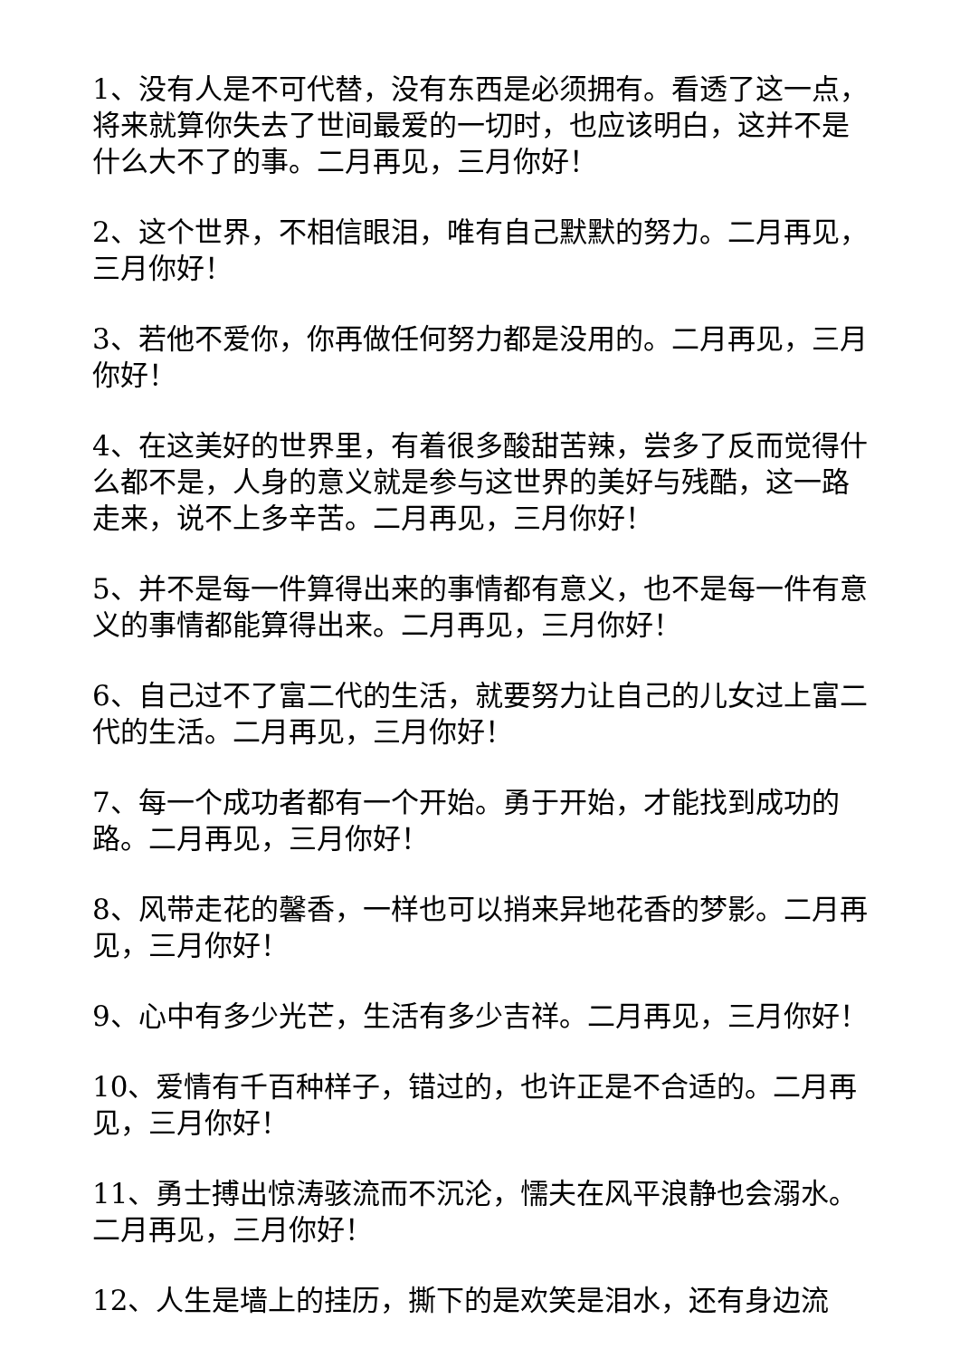1、没有人是不可代替，没有东西是必须拥有。看透了这一点，将来就算你失去了世间最爱的一切时，也应该明白，这并不是什么大不了的事。二月再见，三月你好！
2、这个世界，不相信眼泪，唯有自己默默的努力。二月再见，三月你好！
3、若他不爱你，你再做任何努力都是没用的。二月再见，三月你好！
4、在这美好的世界里，有着很多酸甜苦辣，尝多了反而觉得什么都不是，人身的意义就是参与这世界的美好与残酷，这一路走来，说不上多辛苦。二月再见，三月你好！
5、并不是每一件算得出来的事情都有意义，也不是每一件有意义的事情都能算得出来。二月再见，三月你好！
6、自己过不了富二代的生活，就要努力让自己的儿女过上富二代的生活。二月再见，三月你好！
7、每一个成功者都有一个开始。勇于开始，才能找到成功的路。二月再见，三月你好！
8、风带走花的馨香，一样也可以捎来异地花香的梦影。二月再见，三月你好！
9、心中有多少光芒，生活有多少吉祥。二月再见，三月你好！
10、爱情有千百种样子，错过的，也许正是不合适的。二月再见，三月你好！
11、勇士搏出惊涛骇流而不沉沦，懦夫在风平浪静也会溺水。二月再见，三月你好！
12、人生是墙上的挂历，撕下的是欢笑是泪水，还有身边流